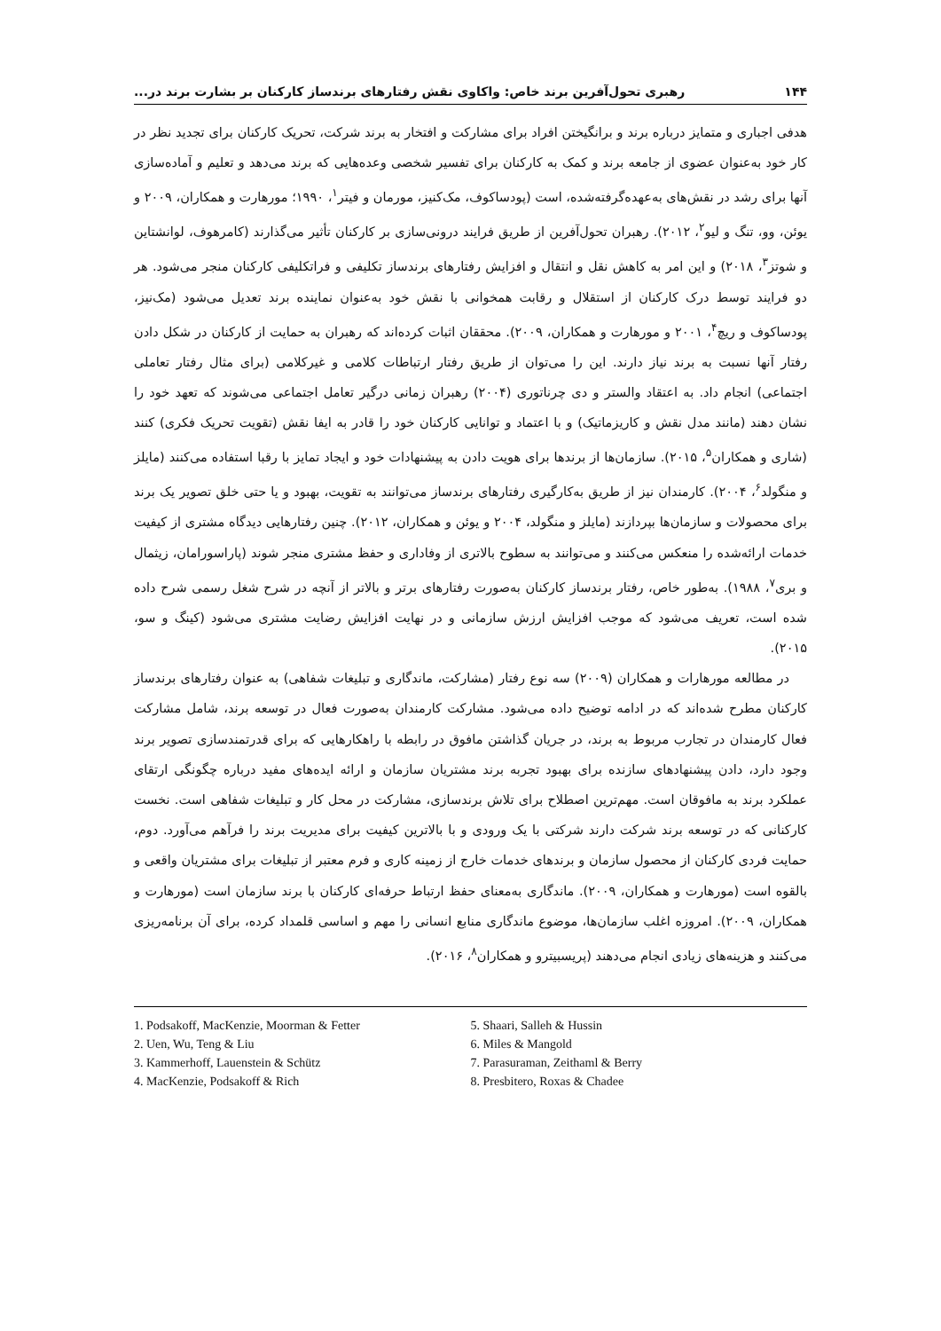۱۴۴ رهبری تحول‌آفرین برند خاص: واکاوی نقش رفتارهای برندساز کارکنان بر بشارت برند در...
هدفی اجباری و متمایز درباره برند و برانگیختن افراد برای مشارکت و افتخار به برند شرکت، تحریک کارکنان برای تجدید نظر در کار خود به‌عنوان عضوی از جامعه برند و کمک به کارکنان برای تفسیر شخصی وعده‌هایی که برند می‌دهد و تعلیم و آماده‌سازی آنها برای رشد در نقش‌های به‌عهده‌گرفته‌شده، است (پودساکوف، مک‌کنیز، مورمان و فیتر<sup>۱</sup>، ۱۹۹۰؛ مورهارت و همکاران، ۲۰۰۹ و یوئن، وو، تنگ و لیو<sup>۲</sup>، ۲۰۱۲). رهبران تحول‌آفرین از طریق فرایند درونی‌سازی بر کارکنان تأثیر می‌گذارند (کامرهوف، لوانشتاین و شوتز<sup>۳</sup>، ۲۰۱۸) و این امر به کاهش نقل و انتقال و افزایش رفتارهای برندساز تکلیفی و فراتکلیفی کارکنان منجر می‌شود. هر دو فرایند توسط درک کارکنان از استقلال و رقابت همخوانی با نقش خود به‌عنوان نماینده برند تعدیل می‌شود (مک‌نیز، پودساکوف و ریچ<sup>۴</sup>، ۲۰۰۱ و مورهارت و همکاران، ۲۰۰۹). محققان اثبات کرده‌اند که رهبران به حمایت از کارکنان در شکل دادن رفتار آنها نسبت به برند نیاز دارند. این را می‌توان از طریق رفتار ارتباطات کلامی و غیرکلامی (برای مثال رفتار تعاملی اجتماعی) انجام داد. به اعتقاد والستر و دی چرناتوری (۲۰۰۴) رهبران زمانی درگیر تعامل اجتماعی می‌شوند که تعهد خود را نشان دهند (مانند مدل نقش و کاریزماتیک) و با اعتماد و توانایی کارکنان خود را قادر به ایفا نقش (تقویت تحریک فکری) کنند (شاری و همکاران<sup>۵</sup>، ۲۰۱۵). سازمان‌ها از برندها برای هویت دادن به پیشنهادات خود و ایجاد تمایز با رقبا استفاده می‌کنند (مایلز و منگولد<sup>۶</sup>، ۲۰۰۴). کارمندان نیز از طریق به‌کارگیری رفتارهای برندساز می‌توانند به تقویت، بهبود و یا حتی خلق تصویر یک برند برای محصولات و سازمان‌ها بپردازند (مایلز و منگولد، ۲۰۰۴ و یوئن و همکاران، ۲۰۱۲). چنین رفتارهایی دیدگاه مشتری از کیفیت خدمات ارائه‌شده را منعکس می‌کنند و می‌توانند به سطوح بالاتری از وفاداری و حفظ مشتری منجر شوند (پاراسورامان، زیثمال و بری<sup>۷</sup>، ۱۹۸۸). به‌طور خاص، رفتار برندساز کارکنان به‌صورت رفتارهای برتر و بالاتر از آنچه در شرح شغل رسمی شرح داده شده است، تعریف می‌شود که موجب افزایش ارزش سازمانی و در نهایت افزایش رضایت مشتری می‌شود (کینگ و سو، ۲۰۱۵).
در مطالعه مورهارات و همکاران (۲۰۰۹) سه نوع رفتار (مشارکت، ماندگاری و تبلیغات شفاهی) به عنوان رفتارهای برندساز کارکنان مطرح شده‌اند که در ادامه توضیح داده می‌شود. مشارکت کارمندان به‌صورت فعال در توسعه برند، شامل مشارکت فعال کارمندان در تجارب مربوط به برند، در جریان گذاشتن مافوق در رابطه با راهکارهایی که برای قدرتمندسازی تصویر برند وجود دارد، دادن پیشنهادهای سازنده برای بهبود تجربه برند مشتریان سازمان و ارائه ایده‌های مفید درباره چگونگی ارتقای عملکرد برند به مافوقان است. مهم‌ترین اصطلاح برای تلاش برندسازی، مشارکت در محل کار و تبلیغات شفاهی است. نخست کارکنانی که در توسعه برند شرکت دارند شرکتی با یک ورودی و با بالاترین کیفیت برای مدیریت برند را فرآهم می‌آورد. دوم، حمایت فردی کارکنان از محصول سازمان و برندهای خدمات خارج از زمینه کاری و فرم معتبر از تبلیغات برای مشتریان واقعی و بالقوه است (مورهارت و همکاران، ۲۰۰۹). ماندگاری به‌معنای حفظ ارتباط حرفه‌ای کارکنان با برند سازمان است (مورهارت و همکاران، ۲۰۰۹). امروزه اغلب سازمان‌ها، موضوع ماندگاری منابع انسانی را مهم و اساسی قلمداد کرده، برای آن برنامه‌ریزی می‌کنند و هزینه‌های زیادی انجام می‌دهند (پریسبیترو و همکاران<sup>۸</sup>، ۲۰۱۶).
1. Podsakoff, MacKenzie, Moorman & Fetter
2. Uen, Wu, Teng & Liu
3. Kammerhoff, Lauenstein & Schütz
4. MacKenzie, Podsakoff & Rich
5. Shaari, Salleh & Hussin
6. Miles & Mangold
7. Parasuraman, Zeithaml & Berry
8. Presbitero, Roxas & Chadee